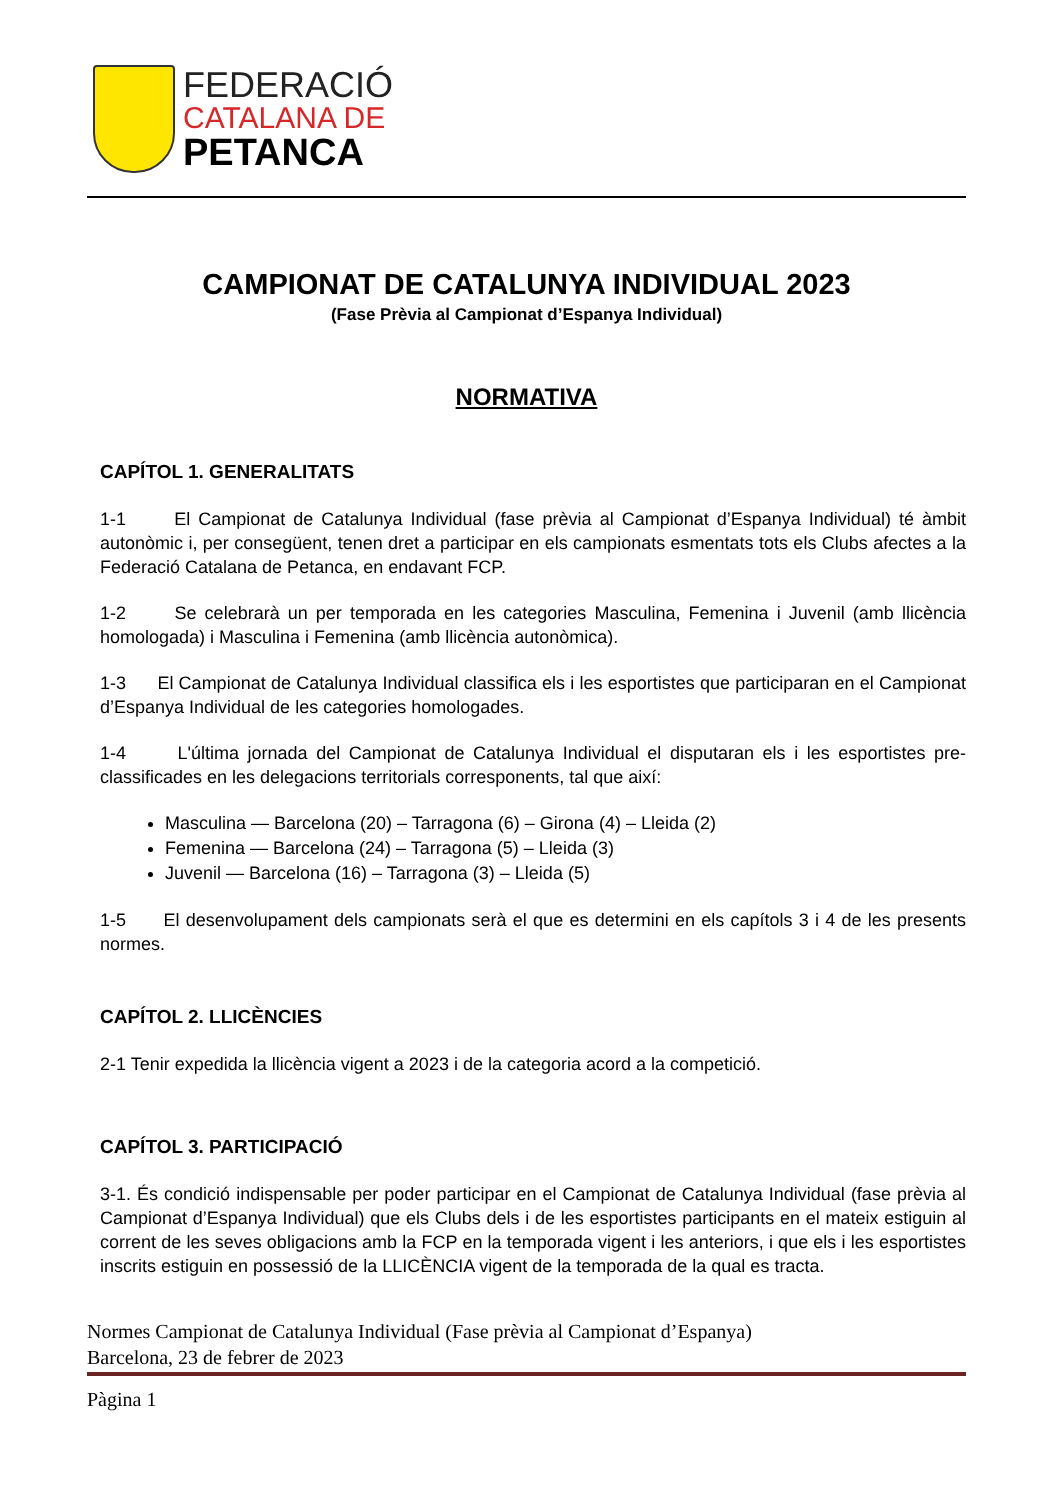FEDERACIÓ
CATALANA DE
PETANCA
CAMPIONAT DE CATALUNYA INDIVIDUAL 2023
(Fase Prèvia al Campionat d’Espanya Individual)
NORMATIVA
CAPÍTOL 1. GENERALITATS
1-1 El Campionat de Catalunya Individual (fase prèvia al Campionat d’Espanya Individual) té àmbit autonòmic i, per consegüent, tenen dret a participar en els campionats esmentats tots els Clubs afectes a la Federació Catalana de Petanca, en endavant FCP.
1-2 Se celebrarà un per temporada en les categories Masculina, Femenina i Juvenil (amb llicència homologada) i Masculina i Femenina (amb llicència autonòmica).
1-3 El Campionat de Catalunya Individual classifica els i les esportistes que participaran en el Campionat d’Espanya Individual de les categories homologades.
1-4 L'última jornada del Campionat de Catalunya Individual el disputaran els i les esportistes pre-classificades en les delegacions territorials corresponents, tal que així:
Masculina — Barcelona (20) – Tarragona (6) – Girona (4) – Lleida (2)
Femenina — Barcelona (24) – Tarragona (5) – Lleida (3)
Juvenil — Barcelona (16) – Tarragona (3) – Lleida (5)
1-5 El desenvolupament dels campionats serà el que es determini en els capítols 3 i 4 de les presents normes.
CAPÍTOL 2. LLICÈNCIES
2-1 Tenir expedida la llicència vigent a 2023 i de la categoria acord a la competició.
CAPÍTOL 3. PARTICIPACIÓ
3-1. És condició indispensable per poder participar en el Campionat de Catalunya Individual (fase prèvia al Campionat d’Espanya Individual) que els Clubs dels i de les esportistes participants en el mateix estiguin al corrent de les seves obligacions amb la FCP en la temporada vigent i les anteriors, i que els i les esportistes inscrits estiguin en possessió de la LLICÈNCIA vigent de la temporada de la qual es tracta.
Normes Campionat de Catalunya Individual (Fase prèvia al Campionat d’Espanya)
Barcelona, 23 de febrer de 2023
Pàgina 1